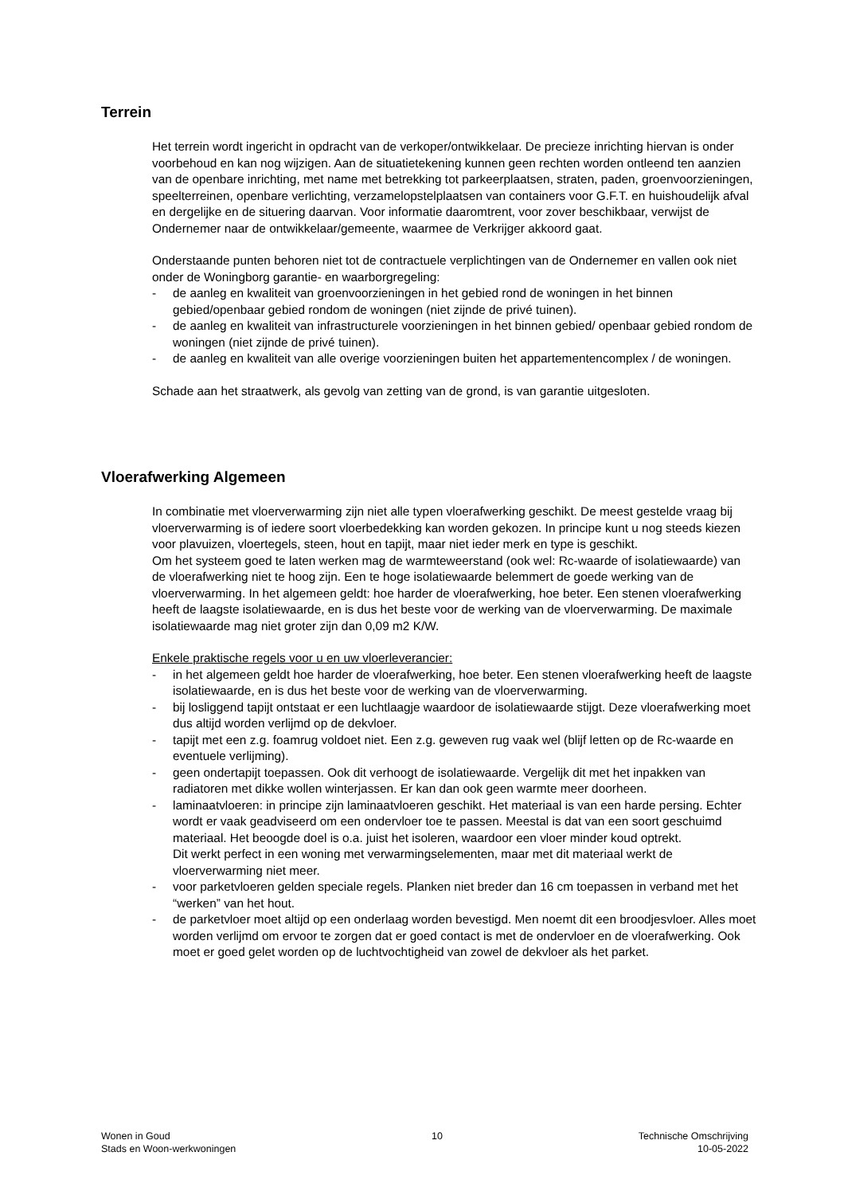Terrein
Het terrein wordt ingericht in opdracht van de verkoper/ontwikkelaar. De precieze inrichting hiervan is onder voorbehoud en kan nog wijzigen. Aan de situatietekening kunnen geen rechten worden ontleend ten aanzien van de openbare inrichting, met name met betrekking tot parkeerplaatsen, straten, paden, groenvoorzieningen, speelterreinen, openbare verlichting, verzamelopstelplaatsen van containers voor G.F.T. en huishoudelijk afval en dergelijke en de situering daarvan. Voor informatie daaromtrent, voor zover beschikbaar, verwijst de Ondernemer naar de ontwikkelaar/gemeente, waarmee de Verkrijger akkoord gaat.
Onderstaande punten behoren niet tot de contractuele verplichtingen van de Ondernemer en vallen ook niet onder de Woningborg garantie- en waarborgregeling:
- de aanleg en kwaliteit van groenvoorzieningen in het gebied rond de woningen in het binnen gebied/openbaar gebied rondom de woningen (niet zijnde de privé tuinen).
- de aanleg en kwaliteit van infrastructurele voorzieningen in het binnen gebied/ openbaar gebied rondom de woningen (niet zijnde de privé tuinen).
- de aanleg en kwaliteit van alle overige voorzieningen buiten het appartementencomplex / de woningen.
Schade aan het straatwerk, als gevolg van zetting van de grond, is van garantie uitgesloten.
Vloerafwerking Algemeen
In combinatie met vloerverwarming zijn niet alle typen vloerafwerking geschikt. De meest gestelde vraag bij vloerverwarming is of iedere soort vloerbedekking kan worden gekozen. In principe kunt u nog steeds kiezen voor plavuizen, vloertegels, steen, hout en tapijt, maar niet ieder merk en type is geschikt.
Om het systeem goed te laten werken mag de warmteweerstand (ook wel: Rc-waarde of isolatiewaarde) van de vloerafwerking niet te hoog zijn. Een te hoge isolatiewaarde belemmert de goede werking van de vloerverwarming. In het algemeen geldt: hoe harder de vloerafwerking, hoe beter. Een stenen vloerafwerking heeft de laagste isolatiewaarde, en is dus het beste voor de werking van de vloerverwarming. De maximale isolatiewaarde mag niet groter zijn dan 0,09 m2 K/W.
Enkele praktische regels voor u en uw vloerleverancier:
- in het algemeen geldt hoe harder de vloerafwerking, hoe beter. Een stenen vloerafwerking heeft de laagste isolatiewaarde, en is dus het beste voor de werking van de vloerverwarming.
- bij losliggend tapijt ontstaat er een luchtlaagje waardoor de isolatiewaarde stijgt. Deze vloerafwerking moet dus altijd worden verlijmd op de dekvloer.
- tapijt met een z.g. foamrug voldoet niet. Een z.g. geweven rug vaak wel (blijf letten op de Rc-waarde en eventuele verlijming).
- geen ondertapijt toepassen. Ook dit verhoogt de isolatiewaarde. Vergelijk dit met het inpakken van radiatoren met dikke wollen winterjassen. Er kan dan ook geen warmte meer doorheen.
- laminaatvloeren: in principe zijn laminaatvloeren geschikt. Het materiaal is van een harde persing. Echter wordt er vaak geadviseerd om een ondervloer toe te passen. Meestal is dat van een soort geschuimd materiaal. Het beoogde doel is o.a. juist het isoleren, waardoor een vloer minder koud optrekt.
Dit werkt perfect in een woning met verwarmingselementen, maar met dit materiaal werkt de vloerverwarming niet meer.
- voor parketvloeren gelden speciale regels. Planken niet breder dan 16 cm toepassen in verband met het “werken” van het hout.
- de parketvloer moet altijd op een onderlaag worden bevestigd. Men noemt dit een broodjesvloer. Alles moet worden verlijmd om ervoor te zorgen dat er goed contact is met de ondervloer en de vloerafwerking. Ook moet er goed gelet worden op de luchtvochtigheid van zowel de dekvloer als het parket.
Wonen in Goud
Stads en Woon-werkwoningen
10 Technische Omschrijving
10-05-2022